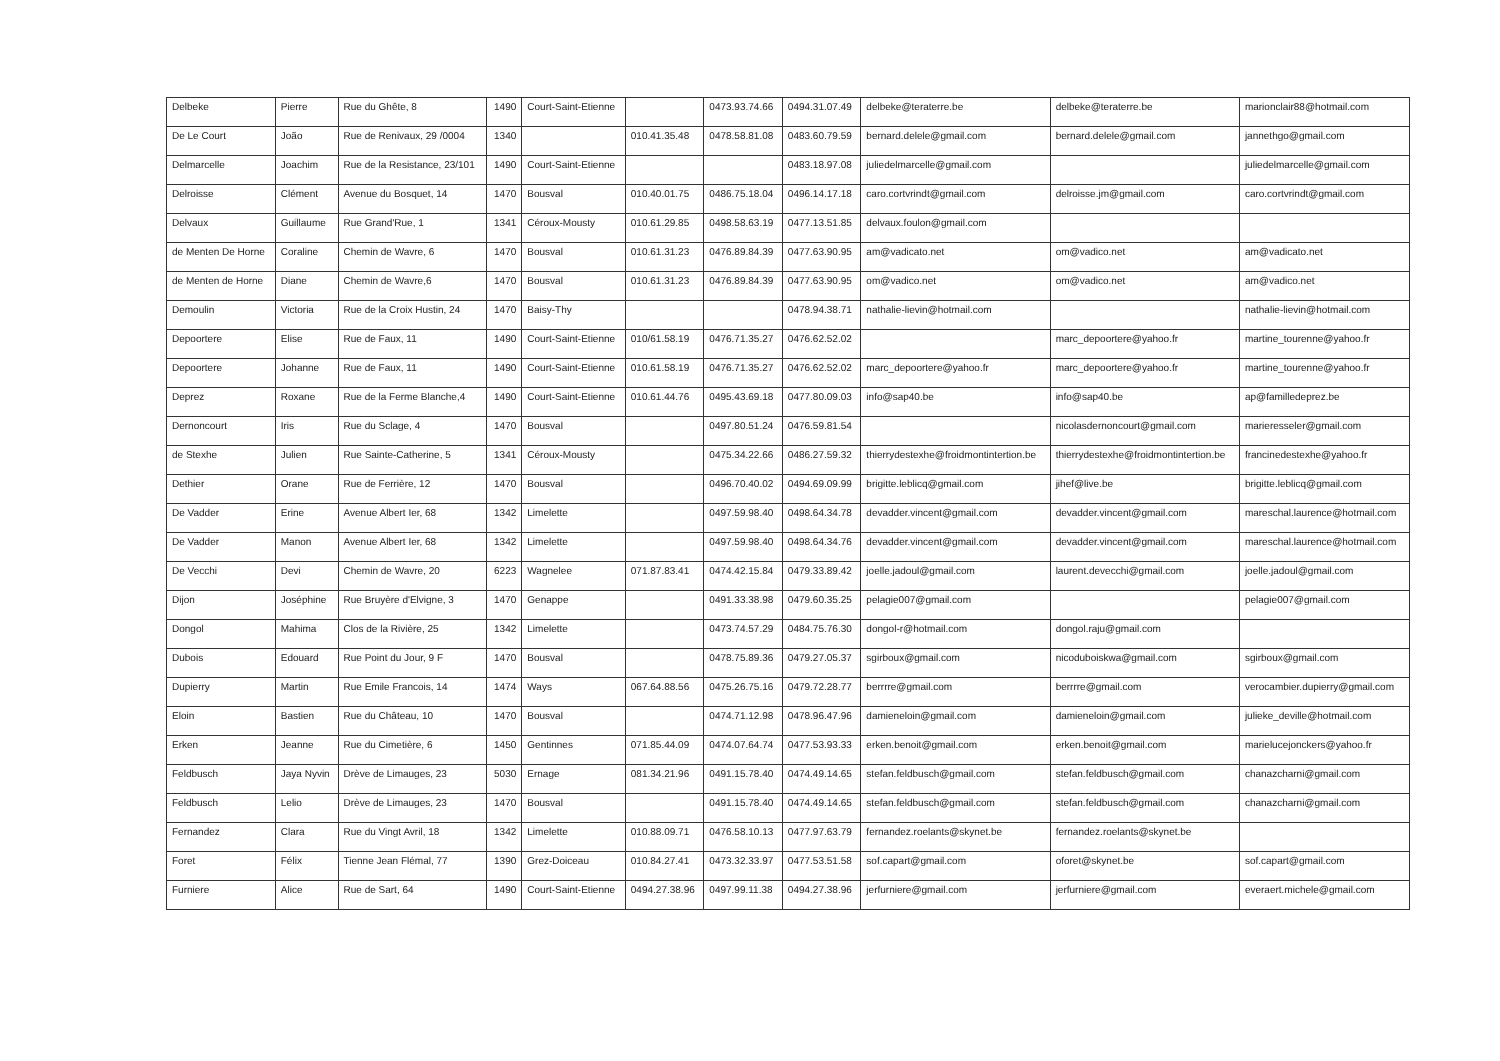| Delbeke | Pierre | Rue du Ghête, 8 | 1490 | Court-Saint-Etienne | | 0473.93.74.66 | 0494.31.07.49 | delbeke@teraterre.be | delbeke@teraterre.be | marionclair88@hotmail.com |
| De Le Court | João | Rue de Renivaux, 29 /0004 | 1340 | | 010.41.35.48 | 0478.58.81.08 | 0483.60.79.59 | bernard.delele@gmail.com | bernard.delele@gmail.com | jannethgo@gmail.com |
| Delmarcelle | Joachim | Rue de la Resistance, 23/101 | 1490 | Court-Saint-Etienne | | | 0483.18.97.08 | juliedelmarcelle@gmail.com | | juliedelmarcelle@gmail.com |
| Delroisse | Clément | Avenue du Bosquet, 14 | 1470 | Bousval | 010.40.01.75 | 0486.75.18.04 | 0496.14.17.18 | caro.cortvrindt@gmail.com | delroisse.jm@gmail.com | caro.cortvrindt@gmail.com |
| Delvaux | Guillaume | Rue Grand'Rue, 1 | 1341 | Céroux-Mousty | 010.61.29.85 | 0498.58.63.19 | 0477.13.51.85 | delvaux.foulon@gmail.com | | |
| de Menten De Horne | Coraline | Chemin de Wavre, 6 | 1470 | Bousval | 010.61.31.23 | 0476.89.84.39 | 0477.63.90.95 | am@vadicato.net | om@vadico.net | am@vadicato.net |
| de Menten de Horne | Diane | Chemin de Wavre,6 | 1470 | Bousval | 010.61.31.23 | 0476.89.84.39 | 0477.63.90.95 | om@vadico.net | om@vadico.net | am@vadico.net |
| Demoulin | Victoria | Rue de la Croix Hustin, 24 | 1470 | Baisy-Thy | | | 0478.94.38.71 | nathalie-lievin@hotmail.com | | nathalie-lievin@hotmail.com |
| Depoortere | Elise | Rue de Faux, 11 | 1490 | Court-Saint-Etienne | 010/61.58.19 | 0476.71.35.27 | 0476.62.52.02 | | marc_depoortere@yahoo.fr | martine_tourenne@yahoo.fr |
| Depoortere | Johanne | Rue de Faux, 11 | 1490 | Court-Saint-Etienne | 010.61.58.19 | 0476.71.35.27 | 0476.62.52.02 | marc_depoortere@yahoo.fr | marc_depoortere@yahoo.fr | martine_tourenne@yahoo.fr |
| Deprez | Roxane | Rue de la Ferme Blanche,4 | 1490 | Court-Saint-Etienne | 010.61.44.76 | 0495.43.69.18 | 0477.80.09.03 | info@sap40.be | info@sap40.be | ap@familledeprez.be |
| Dernoncourt | Iris | Rue du Sclage, 4 | 1470 | Bousval | | 0497.80.51.24 | 0476.59.81.54 | | nicolasdernoncourt@gmail.com | marieresseler@gmail.com |
| de Stexhe | Julien | Rue Sainte-Catherine, 5 | 1341 | Céroux-Mousty | | 0475.34.22.66 | 0486.27.59.32 | thierrydestexhe@froidmontintertion.be | thierrydestexhe@froidmontintertion.be | francinedestexhe@yahoo.fr |
| Dethier | Orane | Rue de Ferrière, 12 | 1470 | Bousval | | 0496.70.40.02 | 0494.69.09.99 | brigitte.leblicq@gmail.com | jihef@live.be | brigitte.leblicq@gmail.com |
| De Vadder | Erine | Avenue Albert Ier, 68 | 1342 | Limelette | | 0497.59.98.40 | 0498.64.34.78 | devadder.vincent@gmail.com | devadder.vincent@gmail.com | mareschal.laurence@hotmail.com |
| De Vadder | Manon | Avenue Albert Ier, 68 | 1342 | Limelette | | 0497.59.98.40 | 0498.64.34.76 | devadder.vincent@gmail.com | devadder.vincent@gmail.com | mareschal.laurence@hotmail.com |
| De Vecchi | Devi | Chemin de Wavre, 20 | 6223 | Wagnelee | 071.87.83.41 | 0474.42.15.84 | 0479.33.89.42 | joelle.jadoul@gmail.com | laurent.devecchi@gmail.com | joelle.jadoul@gmail.com |
| Dijon | Joséphine | Rue Bruyère d'Elvigne, 3 | 1470 | Genappe | | 0491.33.38.98 | 0479.60.35.25 | pelagie007@gmail.com | | pelagie007@gmail.com |
| Dongol | Mahima | Clos de la Rivière, 25 | 1342 | Limelette | | 0473.74.57.29 | 0484.75.76.30 | dongol-r@hotmail.com | dongol.raju@gmail.com | |
| Dubois | Edouard | Rue Point du Jour, 9 F | 1470 | Bousval | | 0478.75.89.36 | 0479.27.05.37 | sgirboux@gmail.com | nicoduboiskwa@gmail.com | sgirboux@gmail.com |
| Dupierry | Martin | Rue Emile Francois, 14 | 1474 | Ways | 067.64.88.56 | 0475.26.75.16 | 0479.72.28.77 | berrrre@gmail.com | berrrre@gmail.com | verocambier.dupierry@gmail.com |
| Eloin | Bastien | Rue du Château, 10 | 1470 | Bousval | | 0474.71.12.98 | 0478.96.47.96 | damieneloin@gmail.com | damieneloin@gmail.com | julieke_deville@hotmail.com |
| Erken | Jeanne | Rue du Cimetière, 6 | 1450 | Gentinnes | 071.85.44.09 | 0474.07.64.74 | 0477.53.93.33 | erken.benoit@gmail.com | erken.benoit@gmail.com | marielucejonckers@yahoo.fr |
| Feldbusch | Jaya Nyvin | Drève de Limauges, 23 | 5030 | Ernage | 081.34.21.96 | 0491.15.78.40 | 0474.49.14.65 | stefan.feldbusch@gmail.com | stefan.feldbusch@gmail.com | chanazcharni@gmail.com |
| Feldbusch | Lelio | Drève de Limauges, 23 | 1470 | Bousval | | 0491.15.78.40 | 0474.49.14.65 | stefan.feldbusch@gmail.com | stefan.feldbusch@gmail.com | chanazcharni@gmail.com |
| Fernandez | Clara | Rue du Vingt Avril, 18 | 1342 | Limelette | 010.88.09.71 | 0476.58.10.13 | 0477.97.63.79 | fernandez.roelants@skynet.be | fernandez.roelants@skynet.be | |
| Foret | Félix | Tienne Jean Flémal, 77 | 1390 | Grez-Doiceau | 010.84.27.41 | 0473.32.33.97 | 0477.53.51.58 | sof.capart@gmail.com | oforet@skynet.be | sof.capart@gmail.com |
| Furniere | Alice | Rue de Sart, 64 | 1490 | Court-Saint-Etienne | 0494.27.38.96 | 0497.99.11.38 | 0494.27.38.96 | jerfurniere@gmail.com | jerfurniere@gmail.com | everaert.michele@gmail.com |